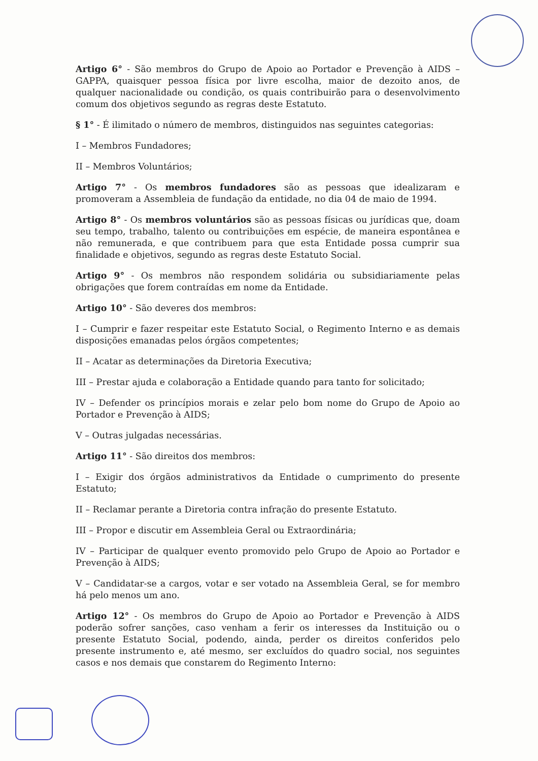Artigo 6° - São membros do Grupo de Apoio ao Portador e Prevenção à AIDS – GAPPA, quaisquer pessoa física por livre escolha, maior de dezoito anos, de qualquer nacionalidade ou condição, os quais contribuirão para o desenvolvimento comum dos objetivos segundo as regras deste Estatuto.
§ 1° - É ilimitado o número de membros, distinguidos nas seguintes categorias:
I – Membros Fundadores;
II – Membros Voluntários;
Artigo 7° - Os membros fundadores são as pessoas que idealizaram e promoveram a Assembleia de fundação da entidade, no dia 04 de maio de 1994.
Artigo 8° - Os membros voluntários são as pessoas físicas ou jurídicas que, doam seu tempo, trabalho, talento ou contribuições em espécie, de maneira espontânea e não remunerada, e que contribuem para que esta Entidade possa cumprir sua finalidade e objetivos, segundo as regras deste Estatuto Social.
Artigo 9° - Os membros não respondem solidária ou subsidiariamente pelas obrigações que forem contraídas em nome da Entidade.
Artigo 10° - São deveres dos membros:
I – Cumprir e fazer respeitar este Estatuto Social, o Regimento Interno e as demais disposições emanadas pelos órgãos competentes;
II – Acatar as determinações da Diretoria Executiva;
III – Prestar ajuda e colaboração a Entidade quando para tanto for solicitado;
IV – Defender os princípios morais e zelar pelo bom nome do Grupo de Apoio ao Portador e Prevenção à AIDS;
V – Outras julgadas necessárias.
Artigo 11° - São direitos dos membros:
I – Exigir dos órgãos administrativos da Entidade o cumprimento do presente Estatuto;
II – Reclamar perante a Diretoria contra infração do presente Estatuto.
III – Propor e discutir em Assembleia Geral ou Extraordinária;
IV – Participar de qualquer evento promovido pelo Grupo de Apoio ao Portador e Prevenção à AIDS;
V – Candidatar-se a cargos, votar e ser votado na Assembleia Geral, se for membro há pelo menos um ano.
Artigo 12° - Os membros do Grupo de Apoio ao Portador e Prevenção à AIDS poderão sofrer sanções, caso venham a ferir os interesses da Instituição ou o presente Estatuto Social, podendo, ainda, perder os direitos conferidos pelo presente instrumento e, até mesmo, ser excluídos do quadro social, nos seguintes casos e nos demais que constarem do Regimento Interno: